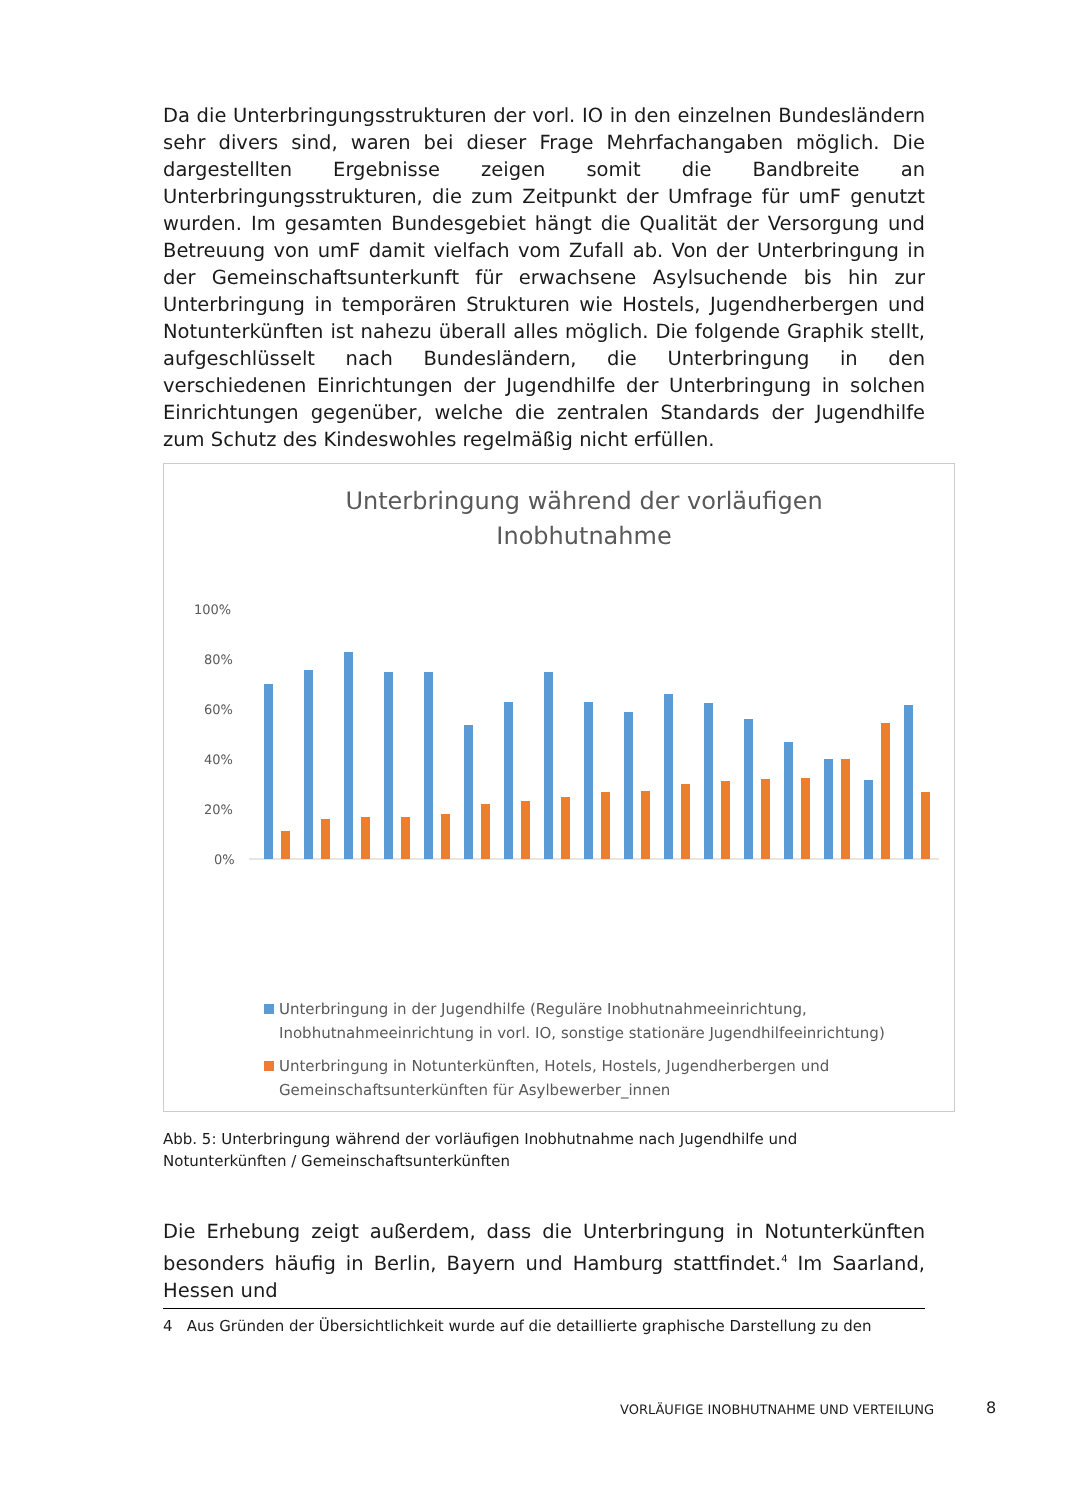Da die Unterbringungsstrukturen der vorl. IO in den einzelnen Bundesländern sehr divers sind, waren bei dieser Frage Mehrfachangaben möglich. Die dargestellten Ergebnisse zeigen somit die Bandbreite an Unterbringungsstrukturen, die zum Zeitpunkt der Umfrage für umF genutzt wurden. Im gesamten Bundesgebiet hängt die Qualität der Versorgung und Betreuung von umF damit vielfach vom Zufall ab. Von der Unterbringung in der Gemeinschaftsunterkunft für erwachsene Asylsuchende bis hin zur Unterbringung in temporären Strukturen wie Hostels, Jugendherbergen und Notunterkünften ist nahezu überall alles möglich. Die folgende Graphik stellt, aufgeschlüsselt nach Bundesländern, die Unterbringung in den verschiedenen Einrichtungen der Jugendhilfe der Unterbringung in solchen Einrichtungen gegenüber, welche die zentralen Standards der Jugendhilfe zum Schutz des Kindeswohles regelmäßig nicht erfüllen.
Unterbringung während der vorläufigen
Inobhutnahme
100%
80%
60%
40%
20%
0%
Unterbringung in der Jugendhilfe (Reguläre Inobhutnahmeeinrichtung,
Inobhutnahmeeinrichtung in vorl. IO, sonstige stationäre Jugendhilfeeinrichtung)
Unterbringung in Notunterkünften, Hotels, Hostels, Jugendherbergen und
Gemeinschaftsunterkünften für Asylbewerber_innen
Abb. 5: Unterbringung während der vorläufigen Inobhutnahme nach Jugendhilfe und Notunterkünften / Gemeinschaftsunterkünften
Die Erhebung zeigt außerdem, dass die Unterbringung in Notunterkünften besonders häufig in Berlin, Bayern und Hamburg stattfindet.<sup>4</sup> Im Saarland, Hessen und
4 Aus Gründen der Übersichtlichkeit wurde auf die detaillierte graphische Darstellung zu den
VORLÄUFIGE INOBHUTNAHME UND VERTEILUNG
8